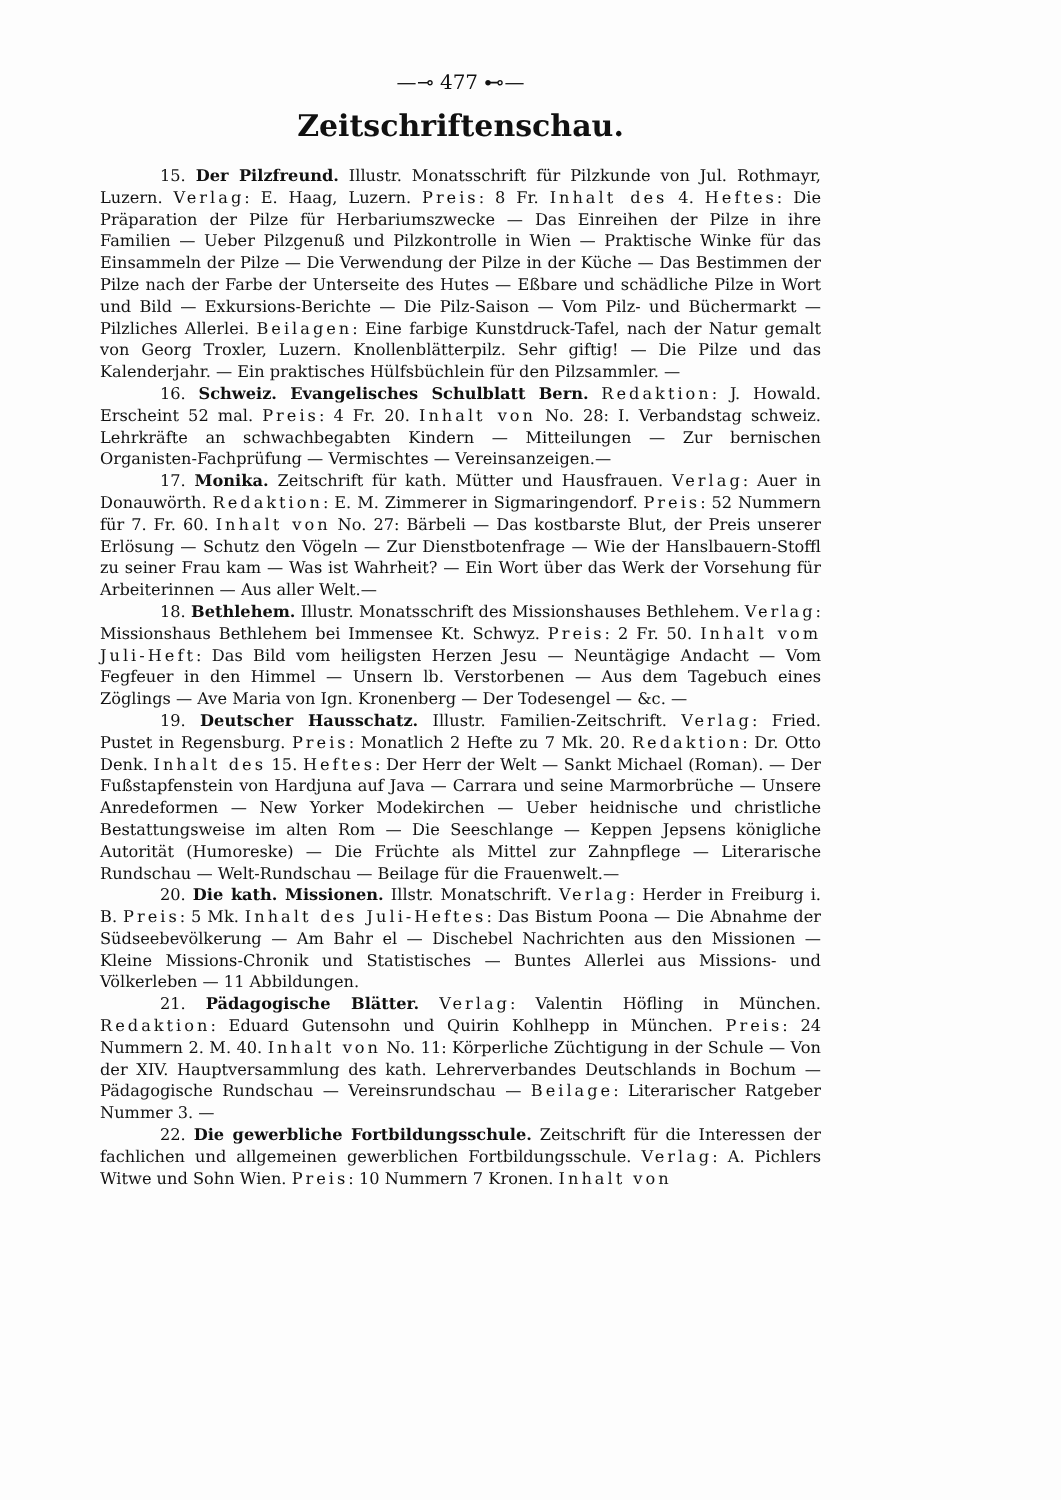—⊸ 477 ⊷—
Zeitschriftenschau.
15. Der Pilzfreund. Illustr. Monatsschrift für Pilzkunde von Jul. Rothmayr, Luzern. Verlag: E. Haag, Luzern. Preis: 8 Fr. Inhalt des 4. Heftes: Die Präparation der Pilze für Herbariumszwecke — Das Einreihen der Pilze in ihre Familien — Ueber Pilzgenuß und Pilzkontrolle in Wien — Praktische Winke für das Einsammeln der Pilze — Die Verwendung der Pilze in der Küche — Das Bestimmen der Pilze nach der Farbe der Unterseite des Hutes — Eßbare und schädliche Pilze in Wort und Bild — Exkursions-Berichte — Die Pilz-Saison — Vom Pilz- und Büchermarkt — Pilzliches Allerlei. Beilagen: Eine farbige Kunstdruck-Tafel, nach der Natur gemalt von Georg Troxler, Luzern. Knollenblätterpilz. Sehr giftig! — Die Pilze und das Kalenderjahr. — Ein praktisches Hülfsbüchlein für den Pilzsammler. —
16. Schweiz. Evangelisches Schulblatt Bern. Redaktion: J. Howald. Erscheint 52 mal. Preis: 4 Fr. 20. Inhalt von No. 28: I. Verbandstag schweiz. Lehrkräfte an schwachbegabten Kindern — Mitteilungen — Zur bernischen Organisten-Fachprüfung — Vermischtes — Vereinsanzeigen.—
17. Monika. Zeitschrift für kath. Mütter und Hausfrauen. Verlag: Auer in Donauwörth. Redaktion: E. M. Zimmerer in Sigmaringendorf. Preis: 52 Nummern für 7. Fr. 60. Inhalt von No. 27: Bärbeli — Das kostbarste Blut, der Preis unserer Erlösung — Schutz den Vögeln — Zur Dienstbotenfrage — Wie der Hanslbauern-Stoffl zu seiner Frau kam — Was ist Wahrheit? — Ein Wort über das Werk der Vorsehung für Arbeiterinnen — Aus aller Welt.—
18. Bethlehem. Illustr. Monatsschrift des Missionshauses Bethlehem. Verlag: Missionshaus Bethlehem bei Immensee Kt. Schwyz. Preis: 2 Fr. 50. Inhalt vom Juli-Heft: Das Bild vom heiligsten Herzen Jesu — Neuntägige Andacht — Vom Fegfeuer in den Himmel — Unsern lb. Verstorbenen — Aus dem Tagebuch eines Zöglings — Ave Maria von Ign. Kronenberg — Der Todesengel — &c. —
19. Deutscher Hausschatz. Illustr. Familien-Zeitschrift. Verlag: Fried. Pustet in Regensburg. Preis: Monatlich 2 Hefte zu 7 Mk. 20. Redaktion: Dr. Otto Denk. Inhalt des 15. Heftes: Der Herr der Welt — Sankt Michael (Roman). — Der Fußstapfenstein von Hardjuna auf Java — Carrara und seine Marmorbrüche — Unsere Anredeformen — New Yorker Modekirchen — Ueber heidnische und christliche Bestattungsweise im alten Rom — Die Seeschlange — Keppen Jepsens königliche Autorität (Humoreske) — Die Früchte als Mittel zur Zahnpflege — Literarische Rundschau — Welt-Rundschau — Beilage für die Frauenwelt.—
20. Die kath. Missionen. Illstr. Monatschrift. Verlag: Herder in Freiburg i. B. Preis: 5 Mk. Inhalt des Juli-Heftes: Das Bistum Poona — Die Abnahme der Südseebevölkerung — Am Bahr el — Dischebel Nachrichten aus den Missionen — Kleine Missions-Chronik und Statistisches — Buntes Allerlei aus Missions- und Völkerleben — 11 Abbildungen.
21. Pädagogische Blätter. Verlag: Valentin Höfling in München. Redaktion: Eduard Gutensohn und Quirin Kohlhepp in München. Preis: 24 Nummern 2. M. 40. Inhalt von No. 11: Körperliche Züchtigung in der Schule — Von der XIV. Hauptversammlung des kath. Lehrerverbandes Deutschlands in Bochum — Pädagogische Rundschau — Vereinsrundschau — Beilage: Literarischer Ratgeber Nummer 3. —
22. Die gewerbliche Fortbildungsschule. Zeitschrift für die Interessen der fachlichen und allgemeinen gewerblichen Fortbildungsschule. Verlag: A. Pichlers Witwe und Sohn Wien. Preis: 10 Nummern 7 Kronen. Inhalt von